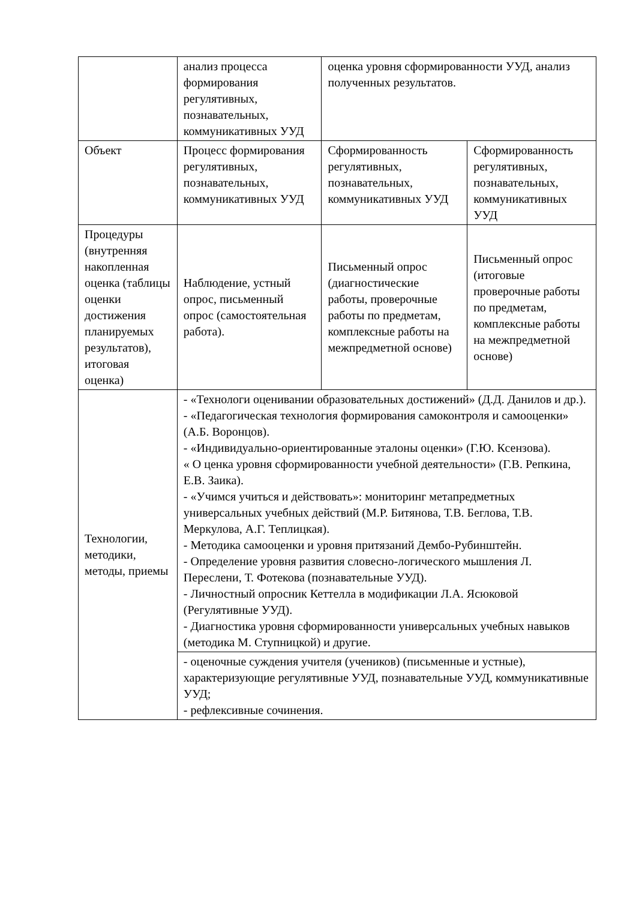| | анализ процесса формирования регулятивных, познавательных, коммуникативных УУД | оценка уровня сформированности УУД, анализ полученных результатов. | |
| Объект | Процесс формирования регулятивных, познавательных, коммуникативных УУД | Сформированность регулятивных, познавательных, коммуникативных УУД | Сформированность регулятивных, познавательных, коммуникативных УУД |
| Процедуры (внутренняя накопленная оценка (таблицы оценки достижения планируемых результатов), итоговая оценка) | Наблюдение, устный опрос, письменный опрос (самостоятельная работа). | Письменный опрос (диагностические работы, проверочные работы по предметам, комплексные работы на межпредметной основе) | Письменный опрос (итоговые проверочные работы по предметам, комплексные работы на межпредметной основе) |
| Технологии, методики, методы, приемы | - «Технологи оценивании образовательных достижений» (Д.Д. Данилов и др.). - «Педагогическая технология формирования самоконтроля и самооценки» (А.Б. Воронцов). - «Индивидуально-ориентированные эталоны оценки» (Г.Ю. Ксензова). « О ценка уровня сформированности учебной деятельности» (Г.В. Репкина, Е.В. Заика). - «Учимся учиться и действовать»: мониторинг метапредметных универсальных учебных действий (М.Р. Битянова, Т.В. Беглова, Т.В. Меркулова, А.Г. Теплицкая). - Методика самооценки и уровня притязаний Дембо-Рубинштейн. - Определение уровня развития словесно-логического мышления Л. Переслени, Т. Фотекова (познавательные УУД). - Личностный опросник Кеттелла в модификации Л.А. Ясюковой (Регулятивные УУД). - Диагностика уровня сформированности универсальных учебных навыков (методика М. Ступницкой) и другие. | | |
| | - оценочные суждения учителя (учеников) (письменные и устные), характеризующие регулятивные УУД, познавательные УУД, коммуникативные УУД; - рефлексивные сочинения. | | |